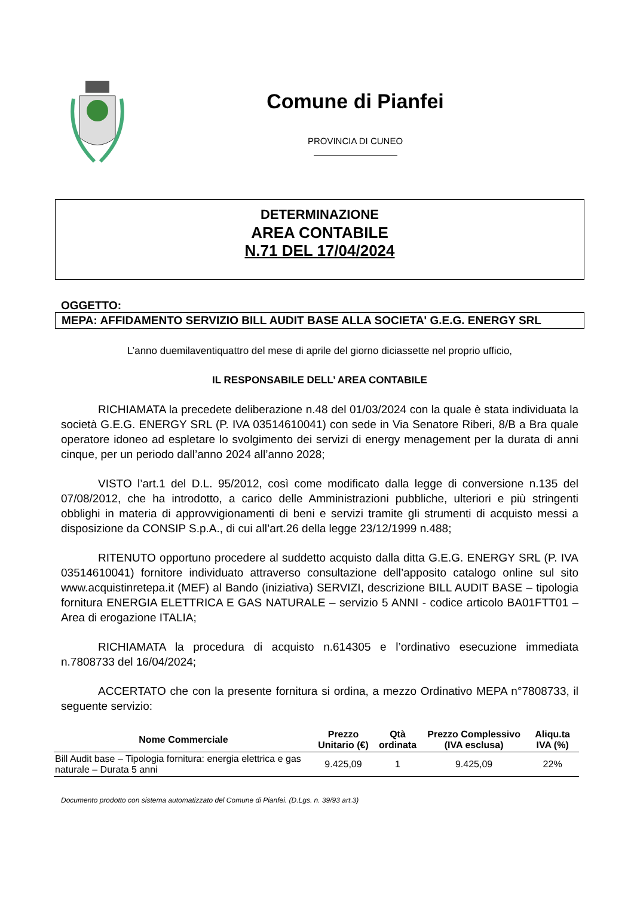Comune di Pianfei
PROVINCIA DI CUNEO
DETERMINAZIONE
AREA CONTABILE
N.71 DEL 17/04/2024
OGGETTO:
MEPA: AFFIDAMENTO SERVIZIO BILL AUDIT BASE ALLA SOCIETA' G.E.G. ENERGY SRL
L’anno duemilaventiquattro del mese di aprile del giorno diciassette nel proprio ufficio,
IL RESPONSABILE DELL’ AREA CONTABILE
RICHIAMATA la precedete deliberazione n.48 del 01/03/2024 con la quale è stata individuata la società G.E.G. ENERGY SRL (P. IVA 03514610041) con sede in Via Senatore Riberi, 8/B a Bra quale operatore idoneo ad espletare lo svolgimento dei servizi di energy menagement per la durata di anni cinque, per un periodo dall’anno 2024 all’anno 2028;
VISTO l’art.1 del D.L. 95/2012, così come modificato dalla legge di conversione n.135 del 07/08/2012, che ha introdotto, a carico delle Amministrazioni pubbliche, ulteriori e più stringenti obblighi in materia di approvvigionamenti di beni e servizi tramite gli strumenti di acquisto messi a disposizione da CONSIP S.p.A., di cui all’art.26 della legge 23/12/1999 n.488;
RITENUTO opportuno procedere al suddetto acquisto dalla ditta G.E.G. ENERGY SRL (P. IVA 03514610041) fornitore individuato attraverso consultazione dell’apposito catalogo online sul sito www.acquistinretepa.it (MEF) al Bando (iniziativa) SERVIZI, descrizione BILL AUDIT BASE – tipologia fornitura ENERGIA ELETTRICA E GAS NATURALE – servizio 5 ANNI - codice articolo BA01FTT01 – Area di erogazione ITALIA;
RICHIAMATA la procedura di acquisto n.614305 e l’ordinativo esecuzione immediata n.7808733 del 16/04/2024;
ACCERTATO che con la presente fornitura si ordina, a mezzo Ordinativo MEPA n°7808733, il seguente servizio:
| Nome Commerciale | Prezzo Unitario (€) | Qtà ordinata | Prezzo Complessivo (IVA esclusa) | Aliqu.ta IVA (%) |
| --- | --- | --- | --- | --- |
| Bill Audit base – Tipologia fornitura: energia elettrica e gas naturale – Durata 5 anni | 9.425,09 | 1 | 9.425,09 | 22% |
Documento prodotto con sistema automatizzato del Comune di Pianfei. (D.Lgs. n. 39/93 art.3)